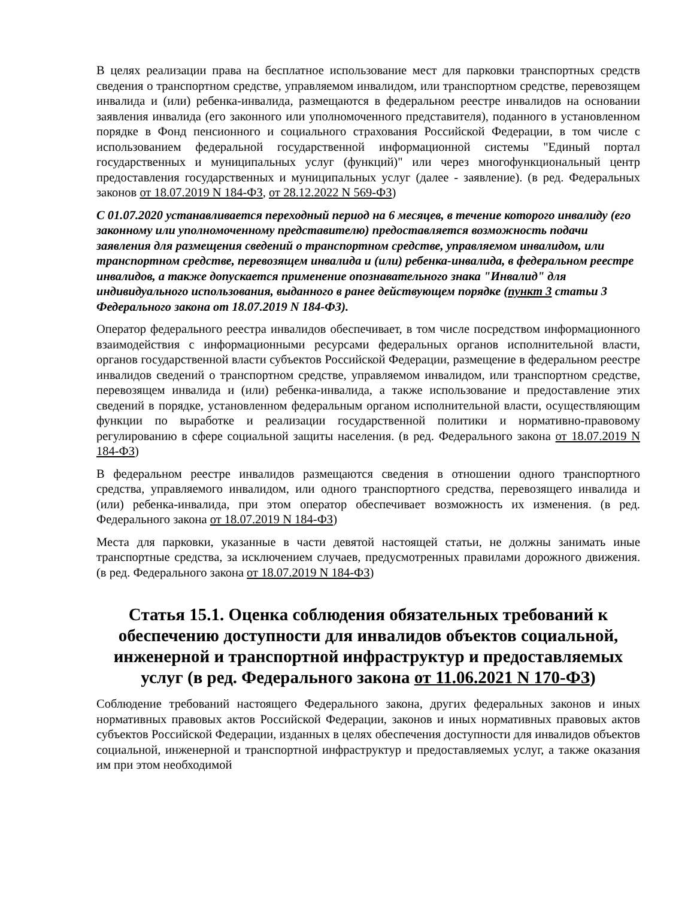В целях реализации права на бесплатное использование мест для парковки транспортных средств сведения о транспортном средстве, управляемом инвалидом, или транспортном средстве, перевозящем инвалида и (или) ребенка-инвалида, размещаются в федеральном реестре инвалидов на основании заявления инвалида (его законного или уполномоченного представителя), поданного в установленном порядке в Фонд пенсионного и социального страхования Российской Федерации, в том числе с использованием федеральной государственной информационной системы "Единый портал государственных и муниципальных услуг (функций)" или через многофункциональный центр предоставления государственных и муниципальных услуг (далее - заявление). (в ред. Федеральных законов от 18.07.2019 N 184-ФЗ, от 28.12.2022 N 569-ФЗ)
С 01.07.2020 устанавливается переходный период на 6 месяцев, в течение которого инвалиду (его законному или уполномоченному представителю) предоставляется возможность подачи заявления для размещения сведений о транспортном средстве, управляемом инвалидом, или транспортном средстве, перевозящем инвалида и (или) ребенка-инвалида, в федеральном реестре инвалидов, а также допускается применение опознавательного знака "Инвалид" для индивидуального использования, выданного в ранее действующем порядке (пункт 3 статьи 3 Федерального закона от 18.07.2019 N 184-ФЗ).
Оператор федерального реестра инвалидов обеспечивает, в том числе посредством информационного взаимодействия с информационными ресурсами федеральных органов исполнительной власти, органов государственной власти субъектов Российской Федерации, размещение в федеральном реестре инвалидов сведений о транспортном средстве, управляемом инвалидом, или транспортном средстве, перевозящем инвалида и (или) ребенка-инвалида, а также использование и предоставление этих сведений в порядке, установленном федеральным органом исполнительной власти, осуществляющим функции по выработке и реализации государственной политики и нормативно-правовому регулированию в сфере социальной защиты населения. (в ред. Федерального закона от 18.07.2019 N 184-ФЗ)
В федеральном реестре инвалидов размещаются сведения в отношении одного транспортного средства, управляемого инвалидом, или одного транспортного средства, перевозящего инвалида и (или) ребенка-инвалида, при этом оператор обеспечивает возможность их изменения. (в ред. Федерального закона от 18.07.2019 N 184-ФЗ)
Места для парковки, указанные в части девятой настоящей статьи, не должны занимать иные транспортные средства, за исключением случаев, предусмотренных правилами дорожного движения. (в ред. Федерального закона от 18.07.2019 N 184-ФЗ)
Статья 15.1. Оценка соблюдения обязательных требований к обеспечению доступности для инвалидов объектов социальной, инженерной и транспортной инфраструктур и предоставляемых услуг (в ред. Федерального закона от 11.06.2021 N 170-ФЗ)
Соблюдение требований настоящего Федерального закона, других федеральных законов и иных нормативных правовых актов Российской Федерации, законов и иных нормативных правовых актов субъектов Российской Федерации, изданных в целях обеспечения доступности для инвалидов объектов социальной, инженерной и транспортной инфраструктур и предоставляемых услуг, а также оказания им при этом необходимой